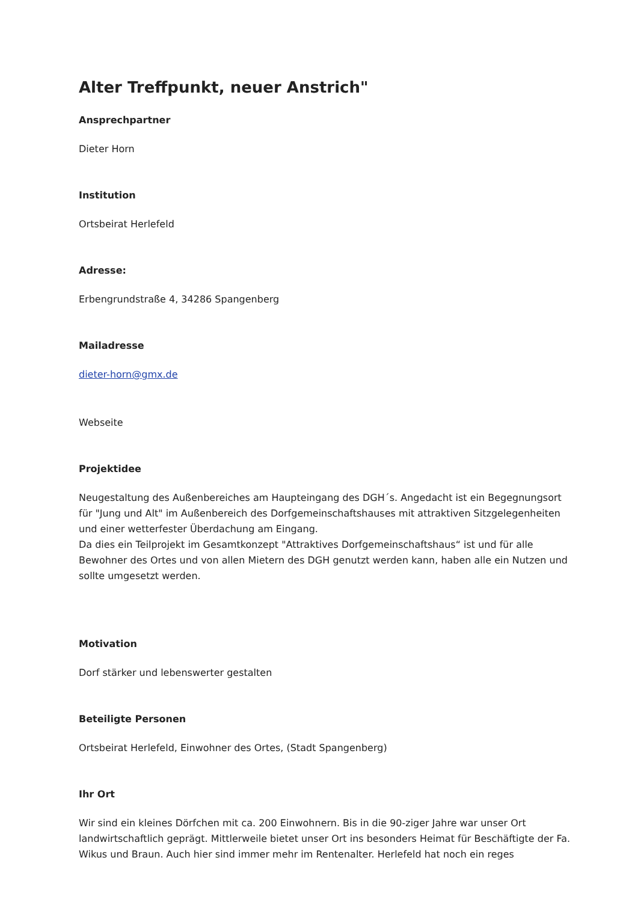Alter Treffpunkt, neuer Anstrich"
Ansprechpartner
Dieter Horn
Institution
Ortsbeirat Herlefeld
Adresse:
Erbengrundstraße 4, 34286 Spangenberg
Mailadresse
dieter-horn@gmx.de
Webseite
Projektidee
Neugestaltung des Außenbereiches am Haupteingang des DGH´s. Angedacht ist ein Begegnungsort für "Jung und Alt" im Außenbereich des Dorfgemeinschaftshauses mit attraktiven Sitzgelegenheiten und einer wetterfester Überdachung am Eingang.
Da dies ein Teilprojekt im Gesamtkonzept "Attraktives Dorfgemeinschaftshaus“ ist und für alle Bewohner des Ortes und von allen Mietern des DGH genutzt werden kann, haben alle ein Nutzen und sollte umgesetzt werden.
Motivation
Dorf stärker und lebenswerter gestalten
Beteiligte Personen
Ortsbeirat Herlefeld, Einwohner des Ortes, (Stadt Spangenberg)
Ihr Ort
Wir sind ein kleines Dörfchen mit ca. 200 Einwohnern. Bis in die 90-ziger Jahre war unser Ort landwirtschaftlich geprägt. Mittlerweile bietet unser Ort ins besonders Heimat für Beschäftigte der Fa. Wikus und Braun. Auch hier sind immer mehr im Rentenalter. Herlefeld hat noch ein reges